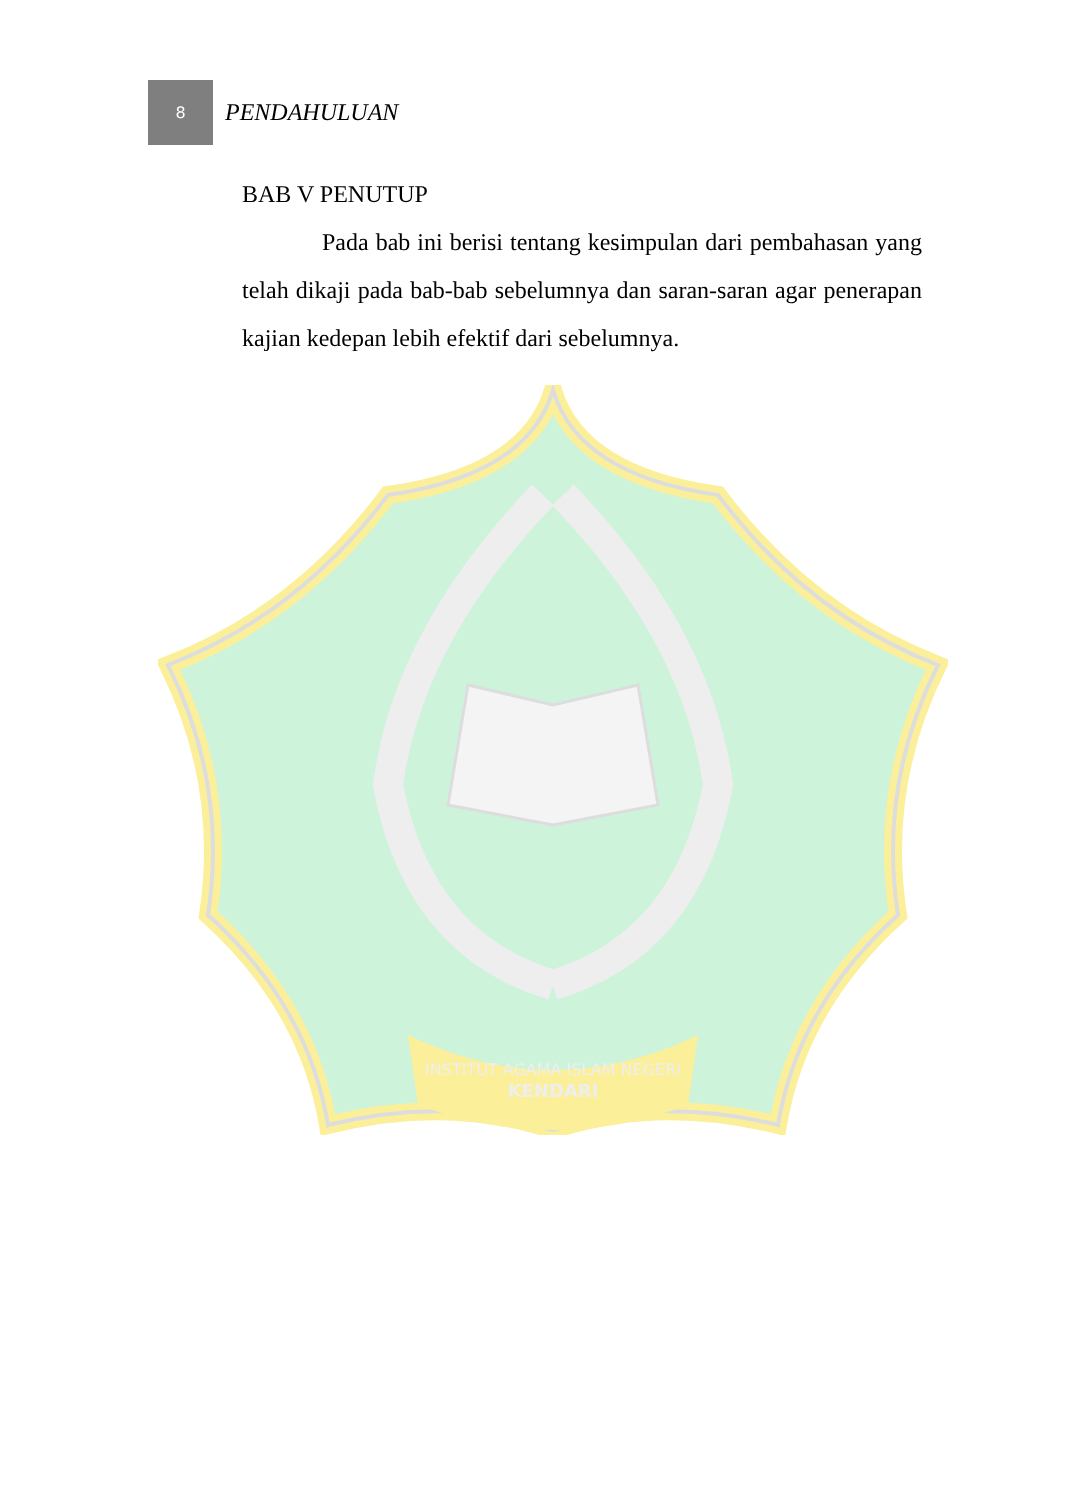8
PENDAHULUAN
BAB V PENUTUP
Pada bab ini berisi tentang kesimpulan dari pembahasan yang telah dikaji pada bab-bab sebelumnya dan saran-saran agar penerapan kajian kedepan lebih efektif dari sebelumnya.
INSTITUT AGAMA ISLAM NEGERI
KENDARI